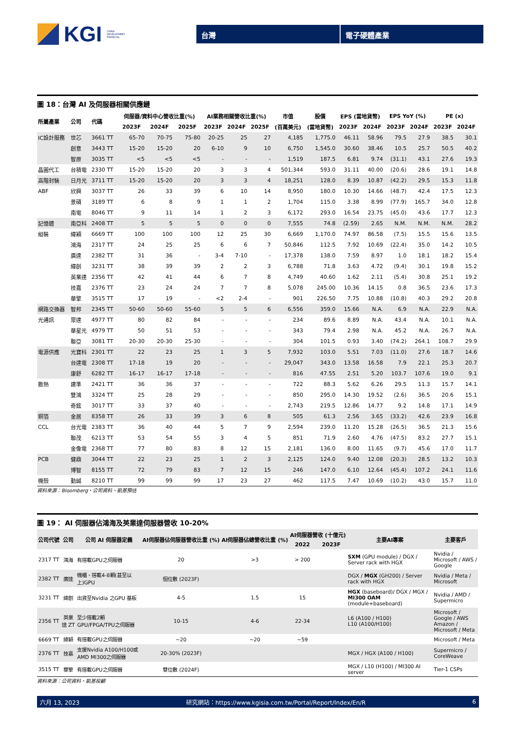KGI CHINA
DEVELOPMENT
FINANCIAL
台灣 電子硬體產業
圖 18：台灣 AI 及伺服器相關供應鏈
| 所屬產業 | 公司 | 代碼 | 伺服器/資料中心營收比重(%) | | | AI業務相關營收比重(%) | | | 市值 | 股價 | EPS (當地貨幣) | | EPS YoY (%) | | PE (x) | |
| --- | --- | --- | --- | --- | --- | --- | --- | --- | --- | --- | --- | --- | --- | --- | --- | --- |
| | | | 2023F | 2024F | 2025F | 2023F | 2024F | 2025F | (百萬美元) | (當地貨幣) | 2023F | 2024F | 2023F | 2024F | 2023F | 2024F |
| IC設計服務 | 世芯 | 3661 TT | 65-70 | 70-75 | 75-80 | 20-25 | 25 | 27 | 4,185 | 1,775.0 | 46.11 | 58.96 | 79.5 | 27.9 | 38.5 | 30.1 |
| | 創意 | 3443 TT | 15-20 | 15-20 | 20 | 6-10 | 9 | 10 | 6,750 | 1,545.0 | 30.60 | 38.46 | 10.5 | 25.7 | 50.5 | 40.2 |
| | 智原 | 3035 TT | <5 | <5 | <5 | - | - | - | 1,519 | 187.5 | 6.81 | 9.74 | (31.1) | 43.1 | 27.6 | 19.3 |
| 晶圓代工 | 台積電 | 2330 TT | 15-20 | 15-20 | 20 | 3 | 3 | 4 | 501,344 | 593.0 | 31.11 | 40.00 | (20.6) | 28.6 | 19.1 | 14.8 |
| 高階封裝 | 日月光 | 3711 TT | 15-20 | 15-20 | 20 | 3 | 3 | 4 | 18,251 | 128.0 | 8.39 | 10.87 | (42.2) | 29.5 | 15.3 | 11.8 |
| ABF | 欣興 | 3037 TT | 26 | 33 | 39 | 6 | 10 | 14 | 8,950 | 180.0 | 10.30 | 14.66 | (48.7) | 42.4 | 17.5 | 12.3 |
| | 景碩 | 3189 TT | 6 | 8 | 9 | 1 | 1 | 2 | 1,704 | 115.0 | 3.38 | 8.99 | (77.9) | 165.7 | 34.0 | 12.8 |
| | 南電 | 8046 TT | 9 | 11 | 14 | 1 | 2 | 3 | 6,172 | 293.0 | 16.54 | 23.75 | (45.0) | 43.6 | 17.7 | 12.3 |
| 記憶體 | 南亞科 | 2408 TT | 5 | 5 | 5 | 0 | 0 | 0 | 7,555 | 74.8 | (2.59) | 2.65 | N.M. | N.M. | N.M. | 28.2 |
| 組裝 | 緯穎 | 6669 TT | 100 | 100 | 100 | 12 | 25 | 30 | 6,669 | 1,170.0 | 74.97 | 86.58 | (7.5) | 15.5 | 15.6 | 13.5 |
| | 鴻海 | 2317 TT | 24 | 25 | 25 | 6 | 6 | 7 | 50,846 | 112.5 | 7.92 | 10.69 | (22.4) | 35.0 | 14.2 | 10.5 |
| | 廣達 | 2382 TT | 31 | 36 | - | 3-4 | 7-10 | - | 17,378 | 138.0 | 7.59 | 8.97 | 1.0 | 18.1 | 18.2 | 15.4 |
| | 緯創 | 3231 TT | 38 | 39 | 39 | 2 | 2 | 3 | 6,788 | 71.8 | 3.63 | 4.72 | (9.4) | 30.1 | 19.8 | 15.2 |
| | 英業達 | 2356 TT | 42 | 41 | 44 | 6 | 7 | 8 | 4,749 | 40.60 | 1.62 | 2.11 | (5.4) | 30.8 | 25.1 | 19.2 |
| | 技嘉 | 2376 TT | 23 | 24 | 24 | 7 | 7 | 8 | 5,078 | 245.00 | 10.36 | 14.15 | 0.8 | 36.5 | 23.6 | 17.3 |
| | 華擎 | 3515 TT | 17 | 19 | - | <2 | 2-4 | - | 901 | 226.50 | 7.75 | 10.88 | (10.8) | 40.3 | 29.2 | 20.8 |
| 網路交換器 | 智邦 | 2345 TT | 50-60 | 50-60 | 55-60 | 5 | 5 | 6 | 6,556 | 359.0 | 15.66 | N.A. | 6.9 | N.A. | 22.9 | N.A. |
| 光通訊 | 眾達 | 4977 TT | 80 | 82 | 84 | - | - | - | 234 | 89.6 | 8.89 | N.A. | 43.4 | N.A. | 10.1 | N.A. |
| | 華星光 | 4979 TT | 50 | 51 | 53 | - | - | - | 343 | 79.4 | 2.98 | N.A. | 45.2 | N.A. | 26.7 | N.A. |
| | 聯亞 | 3081 TT | 20-30 | 20-30 | 25-30 | - | - | - | 304 | 101.5 | 0.93 | 3.40 | (74.2) | 264.1 | 108.7 | 29.9 |
| 電源供應 | 光寶科 | 2301 TT | 22 | 23 | 25 | 1 | 3 | 5 | 7,932 | 103.0 | 5.51 | 7.03 | (11.0) | 27.6 | 18.7 | 14.6 |
| | 台達電 | 2308 TT | 17-18 | 19 | 20 | - | - | - | 29,047 | 343.0 | 13.58 | 16.58 | 7.9 | 22.1 | 25.3 | 20.7 |
| | 康舒 | 6282 TT | 16-17 | 16-17 | 17-18 | - | - | - | 816 | 47.55 | 2.51 | 5.20 | 103.7 | 107.6 | 19.0 | 9.1 |
| 散熱 | 建準 | 2421 TT | 36 | 36 | 37 | - | - | - | 722 | 88.3 | 5.62 | 6.26 | 29.5 | 11.3 | 15.7 | 14.1 |
| | 雙鴻 | 3324 TT | 25 | 28 | 29 | - | - | - | 850 | 295.0 | 14.30 | 19.52 | (2.6) | 36.5 | 20.6 | 15.1 |
| | 奇鋐 | 3017 TT | 33 | 37 | 40 | - | - | - | 2,743 | 219.5 | 12.86 | 14.77 | 9.2 | 14.8 | 17.1 | 14.9 |
| 銅箔 | 金居 | 8358 TT | 26 | 33 | 39 | 3 | 6 | 8 | 505 | 61.3 | 2.56 | 3.65 | (33.2) | 42.6 | 23.9 | 16.8 |
| CCL | 台光電 | 2383 TT | 36 | 40 | 44 | 5 | 7 | 9 | 2,594 | 239.0 | 11.20 | 15.28 | (26.5) | 36.5 | 21.3 | 15.6 |
| | 聯茂 | 6213 TT | 53 | 54 | 55 | 3 | 4 | 5 | 851 | 71.9 | 2.60 | 4.76 | (47.5) | 83.2 | 27.7 | 15.1 |
| | 金像電 | 2368 TT | 77 | 80 | 83 | 8 | 12 | 15 | 2,181 | 136.0 | 8.00 | 11.65 | (9.7) | 45.6 | 17.0 | 11.7 |
| PCB | 健鼎 | 3044 TT | 22 | 23 | 25 | 1 | 2 | 3 | 2,125 | 124.0 | 9.40 | 12.08 | (20.3) | 28.5 | 13.2 | 10.3 |
| | 博智 | 8155 TT | 72 | 79 | 83 | 7 | 12 | 15 | 246 | 147.0 | 6.10 | 12.64 | (45.4) | 107.2 | 24.1 | 11.6 |
| 機殼 | 勤誠 | 8210 TT | 99 | 99 | 99 | 17 | 23 | 27 | 462 | 117.5 | 7.47 | 10.69 | (10.2) | 43.0 | 15.7 | 11.0 |
資料來源：Bloomberg、公司資料、凱基預估
圖 19： AI 伺服器佔鴻海及英業達伺服器營收 10-20%
| 公司代號 | 公司 | 公司 AI 伺服器定義 | AI伺服器佔伺服器營收比重 (%) | AI伺服器佔總營收比重 (%) | AI伺服器營收 (十億元) | | 主要AI專案 | 主要客戶 |
| --- | --- | --- | --- | --- | --- | --- | --- | --- |
| | | | | | 2022 | 2023F | | |
| 2317 TT | 鴻海 | 有搭載GPU之伺服器 | 20 | >3 | > 200 | | SXM (GPU module) / DGX / Server rack with HGX | Nvidia / Microsoft / AWS / Google |
| 2382 TT | 廣達 | 機櫃、搭載4-8顆(甚至以上)GPU | 個位數 (2023F) | | | | DGX / MGX (GH200) / Server rack with HGX | Nvidia / Meta / Microsoft |
| 3231 TT | 緯創 | 出貨至Nvidia 之GPU 基板 | 4-5 | 1.5 | 15 | | HGX (baseboard)/ DGX / MGX / MI300 OAM (module+baseboard) | Nvidia / AMD / Supermicro |
| 2356 TT | 英業達 ZT | 至少搭載2顆GPU/FPGA/TPU之伺服器 | 10-15 | 4-6 | 22-34 | | L6 (A100 / H100) L10 (A100/H100) | Microsoft / Google / AWS Amazon / Microsoft / Meta |
| 6669 TT | 緯穎 | 有搭載GPU之伺服器 | ~20 | ~20 | ~59 | | | Microsoft / Meta |
| 2376 TT | 技嘉 | 支援Nvidia A100/H100或AMD MI300之伺服器 | 20-30% (2023F) | | | | MGX / HGX (A100 / H100) | Supermicro / CoreWeave |
| 3515 TT | 華擎 | 有搭載GPU之伺服器 | 雙位數 (2024F) | | | | MGX / L10 (H100) / MI300 AI server | Tier-1 CSPs |
資料來源：公司資料、凱基投顧
六月 13, 2023 研究網站：https://www.kgisia.com.tw/Portal/Report/Index/En/R 6